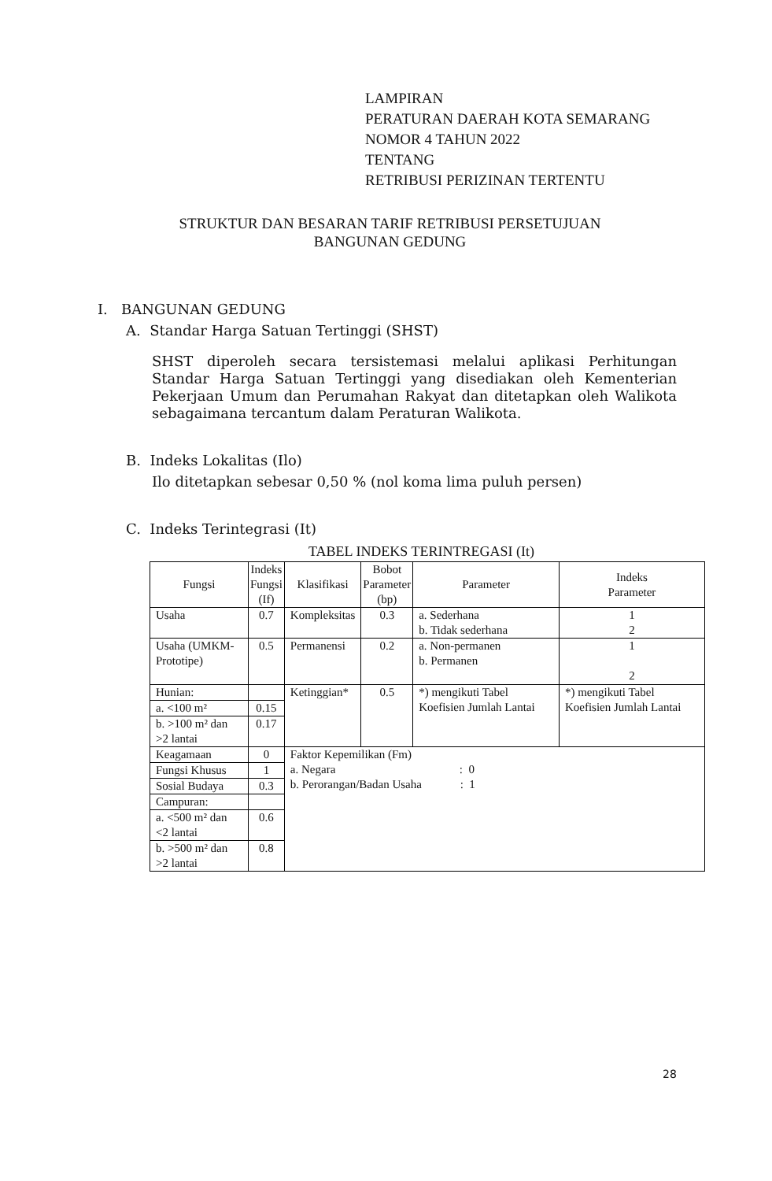LAMPIRAN
PERATURAN DAERAH KOTA SEMARANG
NOMOR 4 TAHUN 2022
TENTANG
RETRIBUSI PERIZINAN TERTENTU
STRUKTUR DAN BESARAN TARIF RETRIBUSI PERSETUJUAN
BANGUNAN GEDUNG
I. BANGUNAN GEDUNG
A. Standar Harga Satuan Tertinggi (SHST)
SHST diperoleh secara tersistemasi melalui aplikasi Perhitungan Standar Harga Satuan Tertinggi yang disediakan oleh Kementerian Pekerjaan Umum dan Perumahan Rakyat dan ditetapkan oleh Walikota sebagaimana tercantum dalam Peraturan Walikota.
B. Indeks Lokalitas (Ilo)
Ilo ditetapkan sebesar 0,50 % (nol koma lima puluh persen)
C. Indeks Terintegrasi (It)
TABEL INDEKS TERINTREGASI (It)
| Fungsi | Indeks Fungsi (If) | Klasifikasi | Bobot Parameter (bp) | Parameter | Indeks Parameter |
| --- | --- | --- | --- | --- | --- |
| Usaha | 0.7 | Kompleksitas | 0.3 | a. Sederhana b. Tidak sederhana | 1 2 |
| Usaha (UMKM-Prototipe) | 0.5 | Permanensi | 0.2 | a. Non-permanen b. Permanen | 1 2 |
| Hunian: | | Ketinggian* | 0.5 | *) mengikuti Tabel Koefisien Jumlah Lantai | *) mengikuti Tabel Koefisien Jumlah Lantai |
| a. <100 m² | 0.15 | | | | |
| b. >100 m² dan >2 lantai | 0.17 | | | | |
| Keagamaan | 0 | Faktor Kepemilikan (Fm) a. Negara : 0 b. Perorangan/Badan Usaha : 1 | | | |
| Fungsi Khusus | 1 | | | | |
| Sosial Budaya | 0.3 | | | | |
| Campuran: | | | | | |
| a. <500 m² dan <2 lantai | 0.6 | | | | |
| b. >500 m² dan >2 lantai | 0.8 | | | | |
28